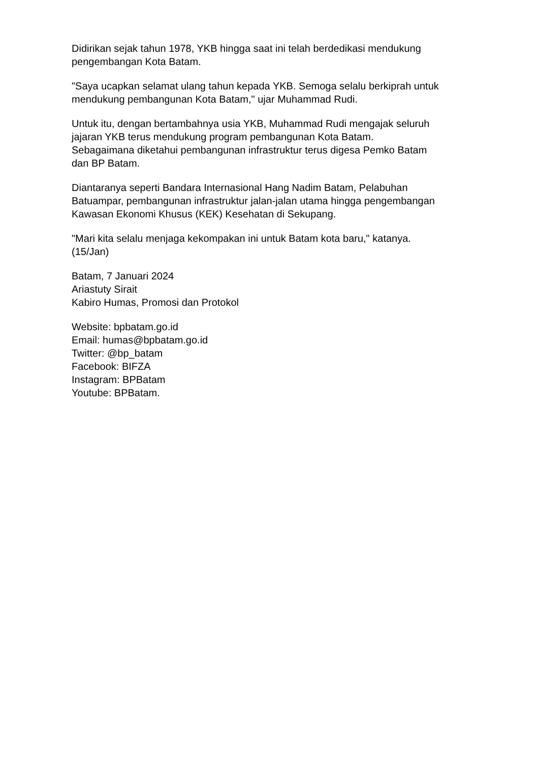Didirikan sejak tahun 1978, YKB hingga saat ini telah berdedikasi mendukung
pengembangan Kota Batam.
"Saya ucapkan selamat ulang tahun kepada YKB. Semoga selalu berkiprah untuk
mendukung pembangunan Kota Batam," ujar Muhammad Rudi.
Untuk itu, dengan bertambahnya usia YKB, Muhammad Rudi mengajak seluruh
jajaran YKB terus mendukung program pembangunan Kota Batam.
Sebagaimana diketahui pembangunan infrastruktur terus digesa Pemko Batam
dan BP Batam.
Diantaranya seperti Bandara Internasional Hang Nadim Batam, Pelabuhan
Batuampar, pembangunan infrastruktur jalan-jalan utama hingga pengembangan
Kawasan Ekonomi Khusus (KEK) Kesehatan di Sekupang.
"Mari kita selalu menjaga kekompakan ini untuk Batam kota baru," katanya.
(15/Jan)
Batam, 7 Januari 2024
Ariastuty Sirait
Kabiro Humas, Promosi dan Protokol
Website: bpbatam.go.id
Email: humas@bpbatam.go.id
Twitter: @bp_batam
Facebook: BIFZA
Instagram: BPBatam
Youtube: BPBatam.